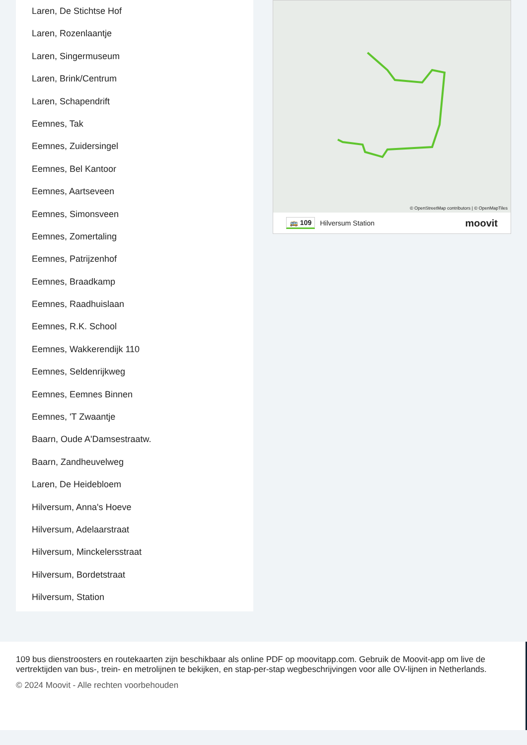Laren, De Stichtse Hof
Laren, Rozenlaantje
Laren, Singermuseum
Laren, Brink/Centrum
Laren, Schapendrift
Eemnes, Tak
Eemnes, Zuidersingel
Eemnes, Bel Kantoor
Eemnes, Aartseveen
Eemnes, Simonsveen
Eemnes, Zomertaling
Eemnes, Patrijzenhof
Eemnes, Braadkamp
Eemnes, Raadhuislaan
Eemnes, R.K. School
Eemnes, Wakkerendijk 110
Eemnes, Seldenrijkweg
Eemnes, Eemnes Binnen
Eemnes, 'T Zwaantje
Baarn, Oude A'Damsestraatw.
Baarn, Zandheuvelweg
Laren, De Heidebloem
Hilversum, Anna's Hoeve
Hilversum, Adelaarstraat
Hilversum, Minckelersstraat
Hilversum, Bordetstraat
Hilversum, Station
© OpenStreetMap contributors | © OpenMapTiles
🚌 109 Hilversum Station moovit
109 bus dienstroosters en routekaarten zijn beschikbaar als online PDF op moovitapp.com. Gebruik de Moovit-app om live de vertrektijden van bus-, trein- en metrolijnen te bekijken, en stap-per-stap wegbeschrijvingen voor alle OV-lijnen in Netherlands.
© 2024 Moovit - Alle rechten voorbehouden